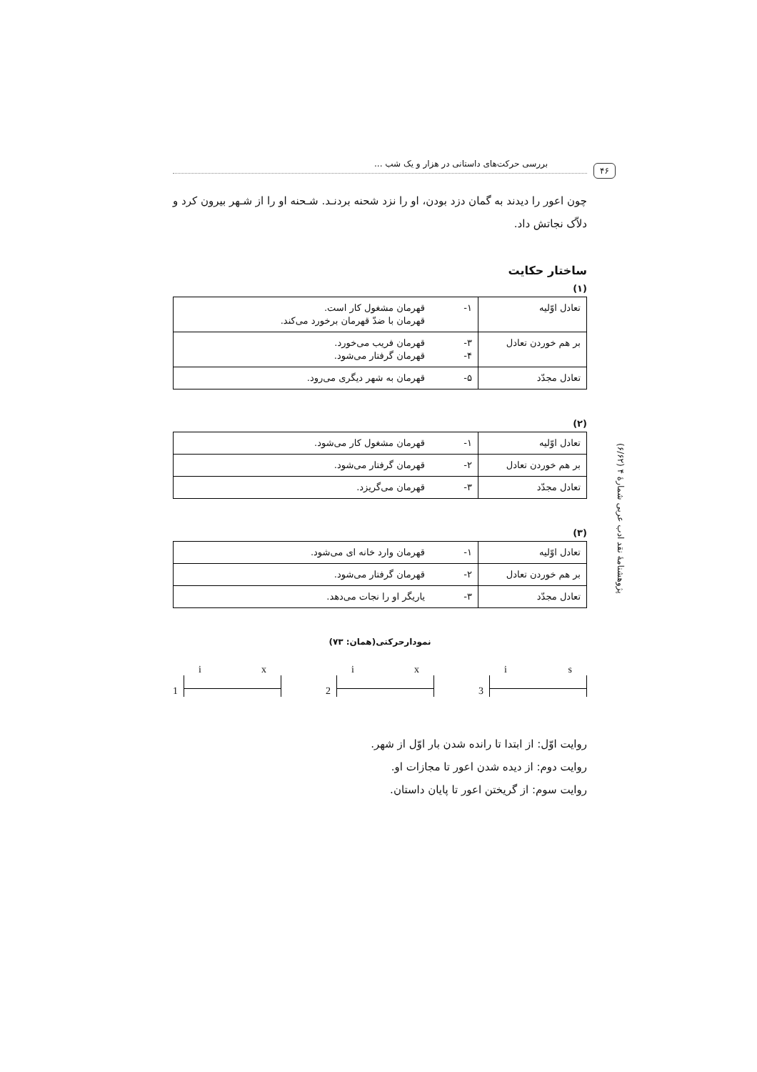بررسی حرکت‌های داستانی در هزار و یک شب ... ۴۶
چون اعور را دیدند به گمان دزد بودن، او را نزد شحنه بردنـد. شـحنه او را از شـهر بیرون کرد و دلاّک نجاتش داد.
ساختار حکایت
(۱)
| تعادل اوّلیه | ۱- | قهرمان مشغول کار است. قهرمان با ضدّ قهرمان برخورد می‌کند. |
| بر هم خوردن تعادل | ۳- ۴- | قهرمان فریب می‌خورد. قهرمان گرفتار می‌شود. |
| تعادل مجدّد | ۵- | قهرمان به شهر دیگری می‌رود. |
(۲)
| تعادل اوّلیه | ۱- | قهرمان مشغول کار می‌شود. |
| بر هم خوردن تعادل | ۲- | قهرمان گرفتار می‌شود. |
| تعادل مجدّد | ۳- | قهرمان می‌گریزد. |
(۳)
| تعادل اوّلیه | ۱- | قهرمان وارد خانه ای می‌شود. |
| بر هم خوردن تعادل | ۲- | قهرمان گرفتار می‌شود. |
| تعادل مجدّد | ۳- | یاریگر او را نجات می‌دهد. |
نمودارحرکتی(همان: ۷۳)
1
i x
2
i x
3
i s
روایت اوّل: از ابتدا تا رانده شدن بار اوّل از شهر.
روایت دوم: از دیده شدن اعور تا مجازات او.
روایت سوم: از گریختن اعور تا پایان داستان.
پژوهشنامهٔ نقد ادب عربی شمارهٔ ۴ (۶/۶۲)